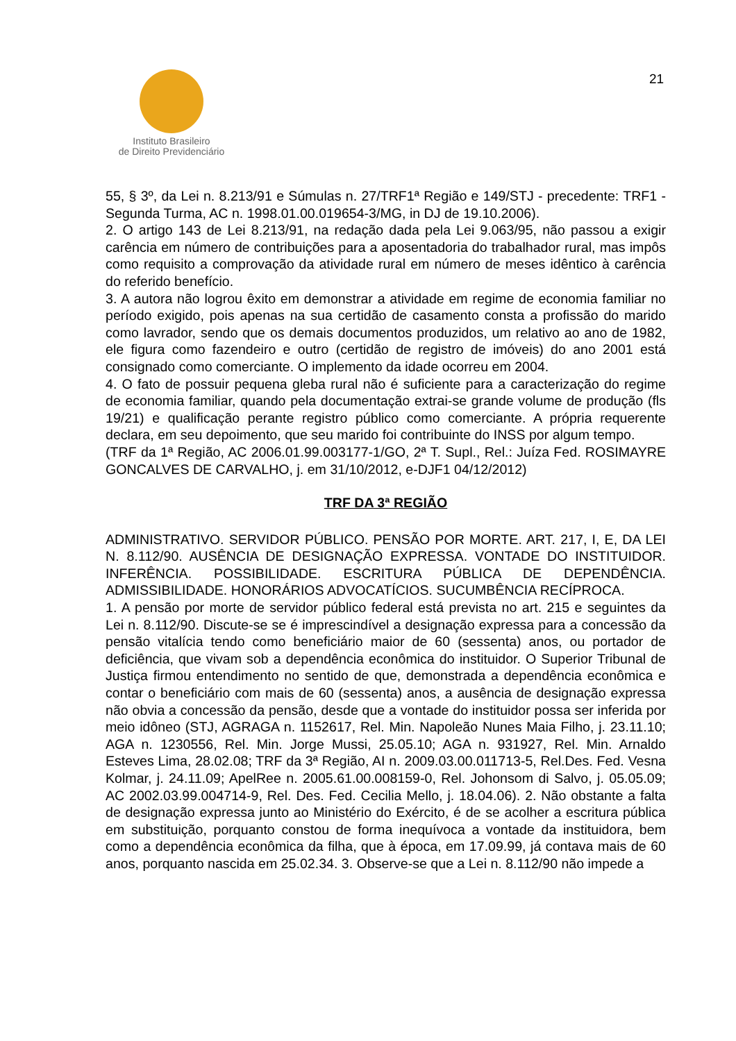Instituto Brasileiro
de Direito Previdenciário
21
55, § 3º, da Lei n. 8.213/91 e Súmulas n. 27/TRF1ª Região e 149/STJ - precedente: TRF1 - Segunda Turma, AC n. 1998.01.00.019654-3/MG, in DJ de 19.10.2006).
2. O artigo 143 de Lei 8.213/91, na redação dada pela Lei 9.063/95, não passou a exigir carência em número de contribuições para a aposentadoria do trabalhador rural, mas impôs como requisito a comprovação da atividade rural em número de meses idêntico à carência do referido benefício.
3. A autora não logrou êxito em demonstrar a atividade em regime de economia familiar no período exigido, pois apenas na sua certidão de casamento consta a profissão do marido como lavrador, sendo que os demais documentos produzidos, um relativo ao ano de 1982, ele figura como fazendeiro e outro (certidão de registro de imóveis) do ano 2001 está consignado como comerciante. O implemento da idade ocorreu em 2004.
4. O fato de possuir pequena gleba rural não é suficiente para a caracterização do regime de economia familiar, quando pela documentação extrai-se grande volume de produção (fls 19/21) e qualificação perante registro público como comerciante. A própria requerente declara, em seu depoimento, que seu marido foi contribuinte do INSS por algum tempo.
(TRF da 1ª Região, AC 2006.01.99.003177-1/GO, 2ª T. Supl., Rel.: Juíza Fed. ROSIMAYRE GONCALVES DE CARVALHO, j. em 31/10/2012, e-DJF1 04/12/2012)
TRF DA 3ª REGIÃO
ADMINISTRATIVO. SERVIDOR PÚBLICO. PENSÃO POR MORTE. ART. 217, I, E, DA LEI N. 8.112/90. AUSÊNCIA DE DESIGNAÇÃO EXPRESSA. VONTADE DO INSTITUIDOR. INFERÊNCIA. POSSIBILIDADE. ESCRITURA PÚBLICA DE DEPENDÊNCIA. ADMISSIBILIDADE. HONORÁRIOS ADVOCATÍCIOS. SUCUMBÊNCIA RECÍPROCA.
1. A pensão por morte de servidor público federal está prevista no art. 215 e seguintes da Lei n. 8.112/90. Discute-se se é imprescindível a designação expressa para a concessão da pensão vitalícia tendo como beneficiário maior de 60 (sessenta) anos, ou portador de deficiência, que vivam sob a dependência econômica do instituidor. O Superior Tribunal de Justiça firmou entendimento no sentido de que, demonstrada a dependência econômica e contar o beneficiário com mais de 60 (sessenta) anos, a ausência de designação expressa não obvia a concessão da pensão, desde que a vontade do instituidor possa ser inferida por meio idôneo (STJ, AGRAGA n. 1152617, Rel. Min. Napoleão Nunes Maia Filho, j. 23.11.10; AGA n. 1230556, Rel. Min. Jorge Mussi, 25.05.10; AGA n. 931927, Rel. Min. Arnaldo Esteves Lima, 28.02.08; TRF da 3ª Região, AI n. 2009.03.00.011713-5, Rel.Des. Fed. Vesna Kolmar, j. 24.11.09; ApelRee n. 2005.61.00.008159-0, Rel. Johonsom di Salvo, j. 05.05.09; AC 2002.03.99.004714-9, Rel. Des. Fed. Cecilia Mello, j. 18.04.06). 2. Não obstante a falta de designação expressa junto ao Ministério do Exército, é de se acolher a escritura pública em substituição, porquanto constou de forma inequívoca a vontade da instituidora, bem como a dependência econômica da filha, que à época, em 17.09.99, já contava mais de 60 anos, porquanto nascida em 25.02.34. 3. Observe-se que a Lei n. 8.112/90 não impede a